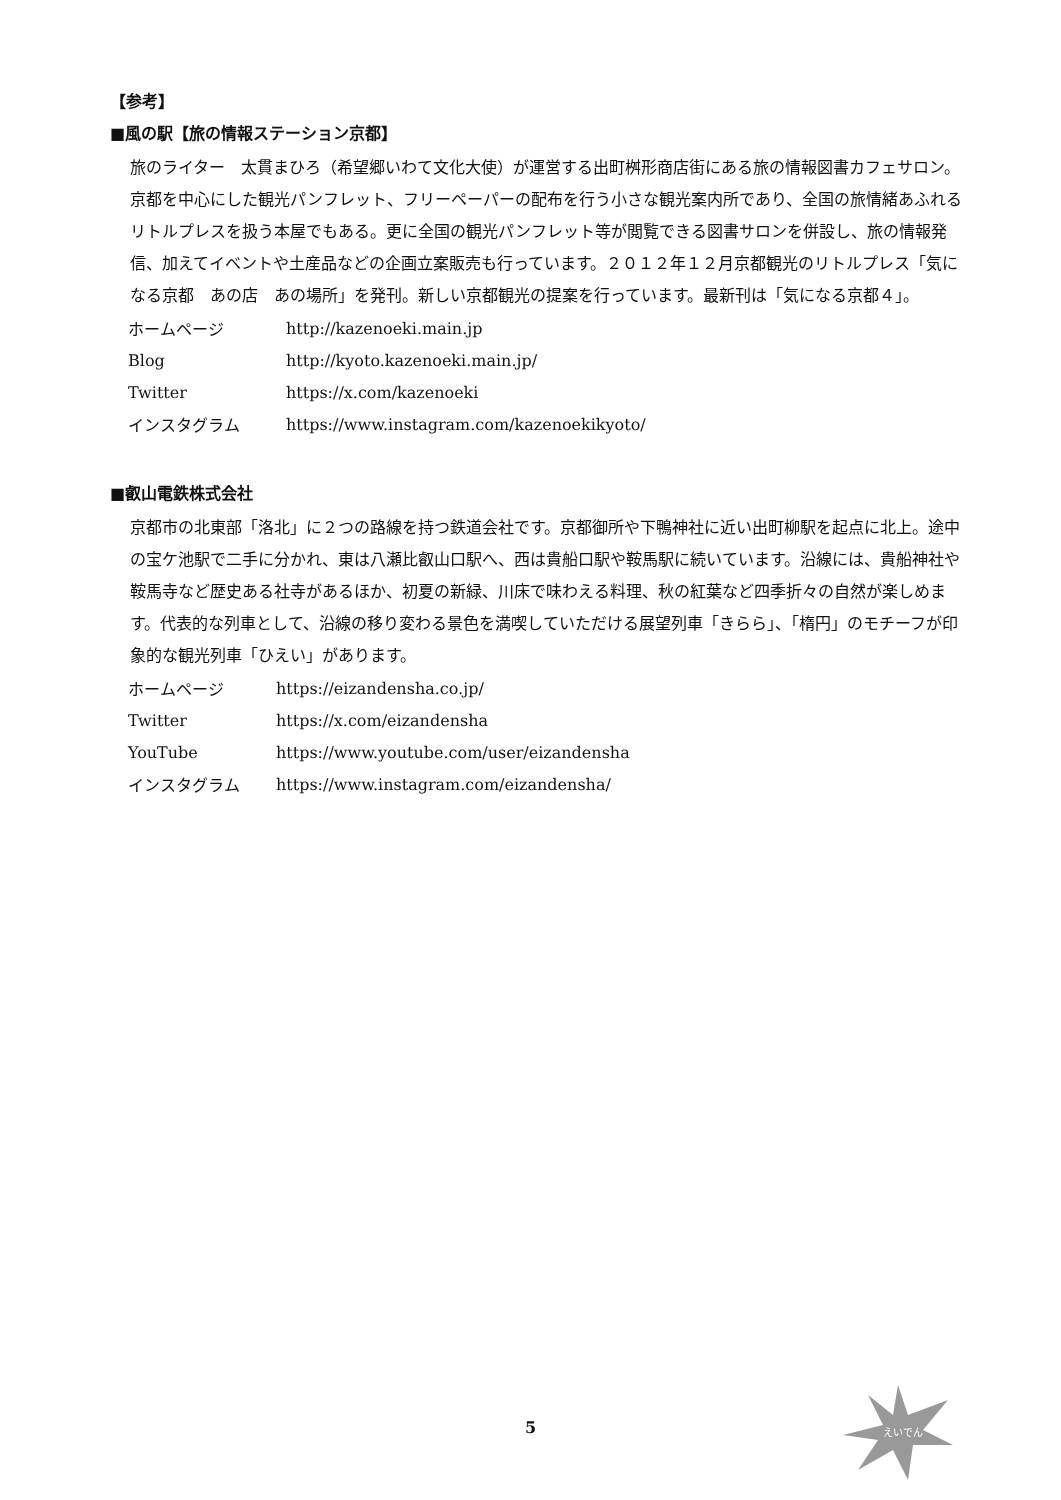【参考】
■風の駅【旅の情報ステーション京都】
旅のライター　太貫まひろ（希望郷いわて文化大使）が運営する出町桝形商店街にある旅の情報図書カフェサロン。京都を中心にした観光パンフレット、フリーペーパーの配布を行う小さな観光案内所であり、全国の旅情緒あふれるリトルプレスを扱う本屋でもある。更に全国の観光パンフレット等が閲覧できる図書サロンを併設し、旅の情報発信、加えてイベントや土産品などの企画立案販売も行っています。２０１２年１２月京都観光のリトルプレス「気になる京都　あの店　あの場所」を発刊。新しい京都観光の提案を行っています。最新刊は「気になる京都４」。
| ホームページ | http://kazenoeki.main.jp |
| Blog | http://kyoto.kazenoeki.main.jp/ |
| Twitter | https://x.com/kazenoeki |
| インスタグラム | https://www.instagram.com/kazenoekikyoto/ |
■叡山電鉄株式会社
京都市の北東部「洛北」に２つの路線を持つ鉄道会社です。京都御所や下鴨神社に近い出町柳駅を起点に北上。途中の宝ケ池駅で二手に分かれ、東は八瀬比叡山口駅へ、西は貴船口駅や鞍馬駅に続いています。沿線には、貴船神社や鞍馬寺など歴史ある社寺があるほか、初夏の新緑、川床で味わえる料理、秋の紅葉など四季折々の自然が楽しめます。代表的な列車として、沿線の移り変わる景色を満喫していただける展望列車「きらら」、「楕円」のモチーフが印象的な観光列車「ひえい」があります。
| ホームページ | https://eizandensha.co.jp/ |
| Twitter | https://x.com/eizandensha |
| YouTube | https://www.youtube.com/user/eizandensha |
| インスタグラム | https://www.instagram.com/eizandensha/ |
えいでん
5